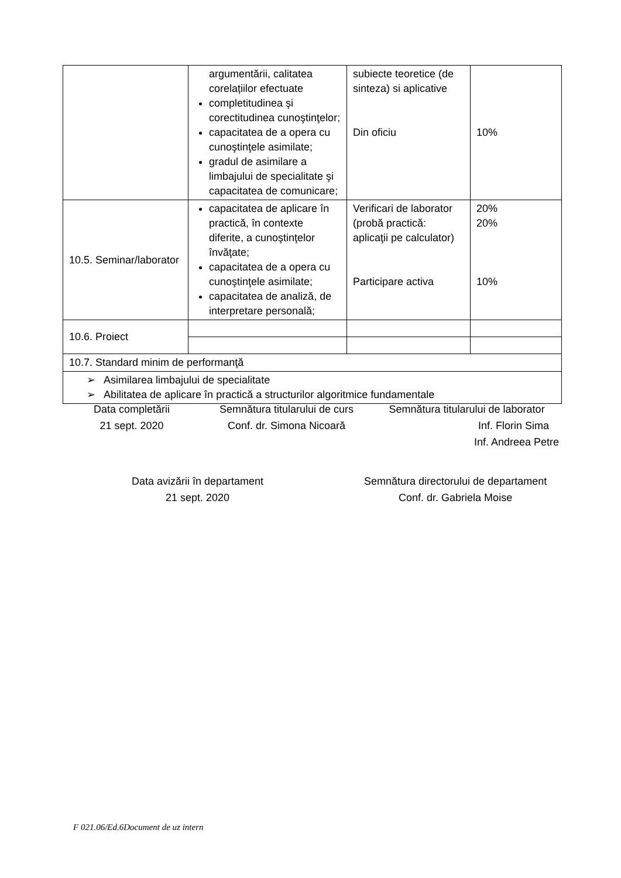| | argumentării, calitatea corelațiilor efectuate completitudinea şi corectitudinea cunoştinţelor; capacitatea de a opera cu cunoştinţele asimilate; gradul de asimilare a limbajului de specialitate şi capacitatea de comunicare; | subiecte teoretice (de sinteza) si aplicative Din oficiu | 10% |
| 10.5. Seminar/laborator | capacitatea de aplicare în practică, în contexte diferite, a cunoştinţelor învăţate; capacitatea de a opera cu cunoştinţele asimilate; capacitatea de analiză, de interpretare personală; | Verificari de laborator (probă practică: aplicaţii pe calculator) Participare activa | 20% 20% 10% |
| 10.6. Proiect | | | |
| 10.7. Standard minim de performanţă | | | |
| ➢ Asimilarea limbajului de specialitate ➢ Abilitatea de aplicare în practică a structurilor algoritmice fundamentale | | | |
Data completării
21 sept. 2020
Semnătura titularului de curs
Conf. dr. Simona Nicoară
Semnătura titularului de laborator
Inf. Florin Sima
Inf. Andreea Petre
Data avizării în departament
21 sept. 2020
Semnătura directorului de departament
Conf. dr. Gabriela Moise
F 021.06/Ed.6Document de uz intern